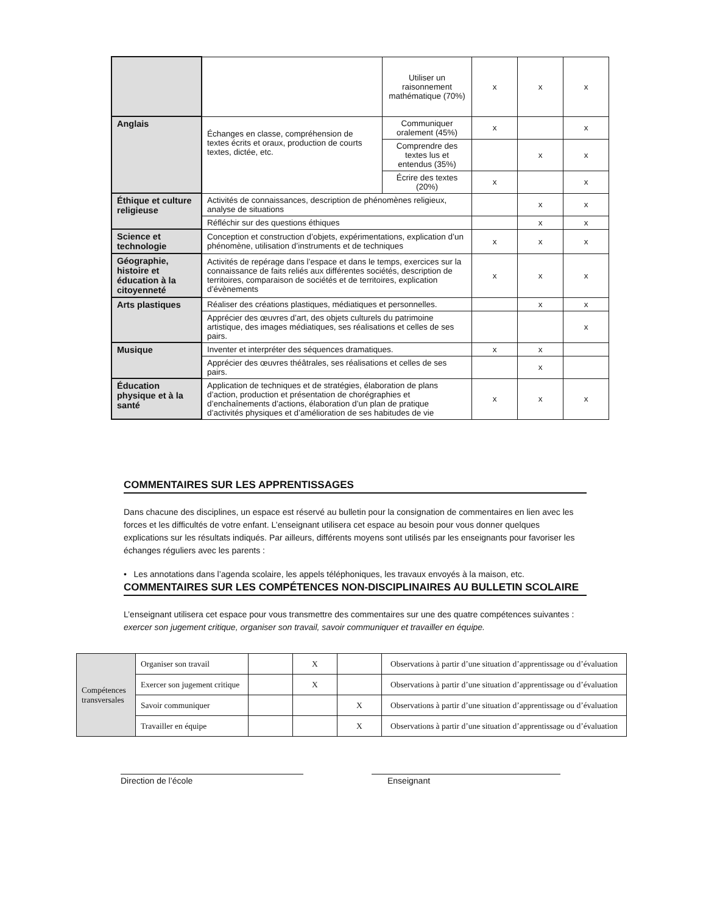| | | Utiliser un raisonnement mathématique (70%) | x | x | x |
| Anglais | Échanges en classe, compréhension de textes écrits et oraux, production de courts textes, dictée, etc. | Communiquer oralement (45%) | x | | x |
| | | Comprendre des textes lus et entendus (35%) | | x | x |
| | | Écrire des textes (20%) | x | | x |
| Éthique et culture religieuse | Activités de connaissances, description de phénomènes religieux, analyse de situations | | | x | x |
| | Réfléchir sur des questions éthiques | | | x | x |
| Science et technologie | Conception et construction d’objets, expérimentations, explication d’un phénomène, utilisation d’instruments et de techniques | | x | x | x |
| Géographie, histoire et éducation à la citoyenneté | Activités de repérage dans l’espace et dans le temps, exercices sur la connaissance de faits reliés aux différentes sociétés, description de territoires, comparaison de sociétés et de territoires, explication d’évènements | | x | x | x |
| Arts plastiques | Réaliser des créations plastiques, médiatiques et personnelles. | | | x | x |
| | Apprécier des œuvres d’art, des objets culturels du patrimoine artistique, des images médiatiques, ses réalisations et celles de ses pairs. | | | | x |
| Musique | Inventer et interpréter des séquences dramatiques. | | x | x | |
| | Apprécier des œuvres théâtrales, ses réalisations et celles de ses pairs. | | | x | |
| Éducation physique et à la santé | Application de techniques et de stratégies, élaboration de plans d’action, production et présentation de chorégraphies et d’enchaînements d’actions, élaboration d’un plan de pratique d’activités physiques et d’amélioration de ses habitudes de vie | | x | x | x |
COMMENTAIRES SUR LES APPRENTISSAGES
Dans chacune des disciplines, un espace est réservé au bulletin pour la consignation de commentaires en lien avec les forces et les difficultés de votre enfant. L’enseignant utilisera cet espace au besoin pour vous donner quelques explications sur les résultats indiqués. Par ailleurs, différents moyens sont utilisés par les enseignants pour favoriser les échanges réguliers avec les parents :
• Les annotations dans l’agenda scolaire, les appels téléphoniques, les travaux envoyés à la maison, etc.
COMMENTAIRES SUR LES COMPÉTENCES NON-DISCIPLINAIRES AU BULLETIN SCOLAIRE
L’enseignant utilisera cet espace pour vous transmettre des commentaires sur une des quatre compétences suivantes : exercer son jugement critique, organiser son travail, savoir communiquer et travailler en équipe.
| Compétences transversales | Organiser son travail | | X | | Observations à partir d’une situation d’apprentissage ou d’évaluation |
| | Exercer son jugement critique | | X | | Observations à partir d’une situation d’apprentissage ou d’évaluation |
| | Savoir communiquer | | | X | Observations à partir d’une situation d’apprentissage ou d’évaluation |
| | Travailler en équipe | | | X | Observations à partir d’une situation d’apprentissage ou d’évaluation |
Direction de l’école Enseignant